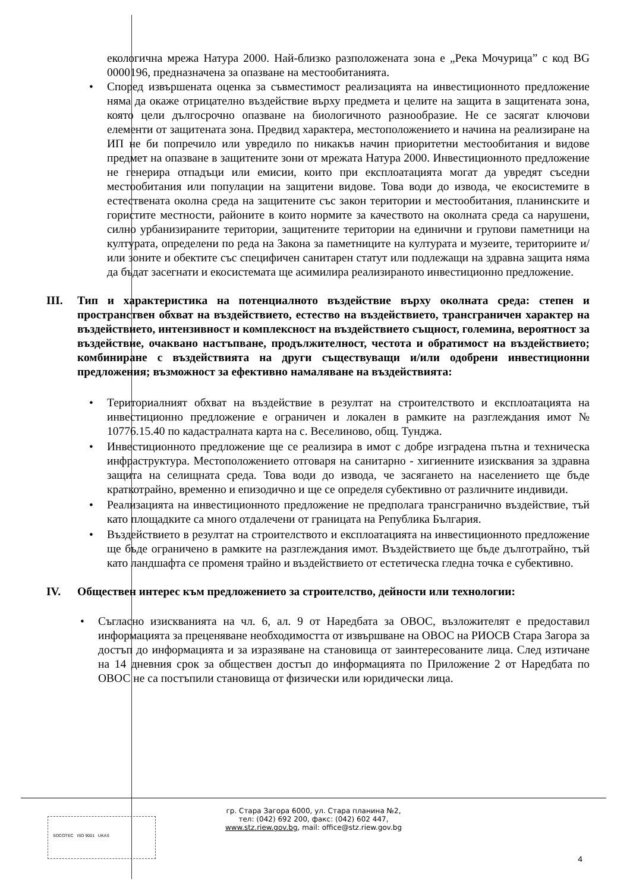екологична мрежа Натура 2000. Най-близко разположената зона е „Река Мочурица” с код BG 0000196, предназначена за опазване на местообитанията.
• Според извършената оценка за съвместимост реализацията на инвестиционното предложение няма да окаже отрицателно въздействие върху предмета и целите на защита в защитената зона, която цели дългосрочно опазване на биологичното разнообразие. Не се засягат ключови елементи от защитената зона. Предвид характера, местоположението и начина на реализиране на ИП не би попречило или увредило по никакъв начин приоритетни местообитания и видове предмет на опазване в защитените зони от мрежата Натура 2000. Инвестиционното предложение не генерира отпадъци или емисии, които при експлоатацията могат да увредят съседни местообитания или популации на защитени видове. Това води до извода, че екосистемите в естествената околна среда на защитените със закон територии и местообитания, планинските и гористите местности, районите в които нормите за качеството на околната среда са нарушени, силно урбанизираните територии, защитените територии на единични и групови паметници на културата, определени по реда на Закона за паметниците на културата и музеите, териториите и/или зоните и обектите със специфичен санитарен статут или подлежащи на здравна защита няма да бъдат засегнати и екосистемата ще асимилира реализираното инвестиционно предложение.
III. Тип и характеристика на потенциалното въздействие върху околната среда: степен и пространствен обхват на въздействието, естество на въздействието, трансграничен характер на въздействието, интензивност и комплексност на въздействието същност, големина, вероятност за въздействие, очаквано настъпване, продължителност, честота и обратимост на въздействието; комбиниране с въздействията на други съществуващи и/или одобрени инвестиционни предложения; възможност за ефективно намаляване на въздействията:
• Териториалният обхват на въздействие в резултат на строителството и експлоатацията на инвестиционно предложение е ограничен и локален в рамките на разглеждания имот № 10776.15.40 по кадастралната карта на с. Веселиново, общ. Тунджа.
• Инвестиционното предложение ще се реализира в имот с добре изградена пътна и техническа инфраструктура. Местоположението отговаря на санитарно - хигиенните изисквания за здравна защита на селищната среда. Това води до извода, че засягането на населението ще бъде краткотрайно, временно и епизодично и ще се определя субективно от различните индивиди.
• Реализацията на инвестиционното предложение не предполага трансгранично въздействие, тъй като площадките са много отдалечени от границата на Република България.
• Въздействието в резултат на строителството и експлоатацията на инвестиционното предложение ще бъде ограничено в рамките на разглеждания имот. Въздействието ще бъде дълготрайно, тъй като ландшафта се променя трайно и въздействието от естетическа гледна точка е субективно.
IV. Обществен интерес към предложението за строителство, дейности или технологии:
• Съгласно изискванията на чл. 6, ал. 9 от Наредбата за ОВОС, възложителят е предоставил информацията за преценяване необходимостта от извършване на ОВОС на РИОСВ Стара Загора за достъп до информацията и за изразяване на становища от заинтересованите лица. След изтичане на 14 дневния срок за обществен достъп до информацията по Приложение 2 от Наредбата по ОВОС не са постъпили становища от физически или юридически лица.
SOCOTEC ISO 9001 UKAS
гр. Стара Загора 6000, ул. Стара планина №2,
тел: (042) 692 200, факс: (042) 602 447,
www.stz.riew.gov.bg, mail: office@stz.riew.gov.bg
4